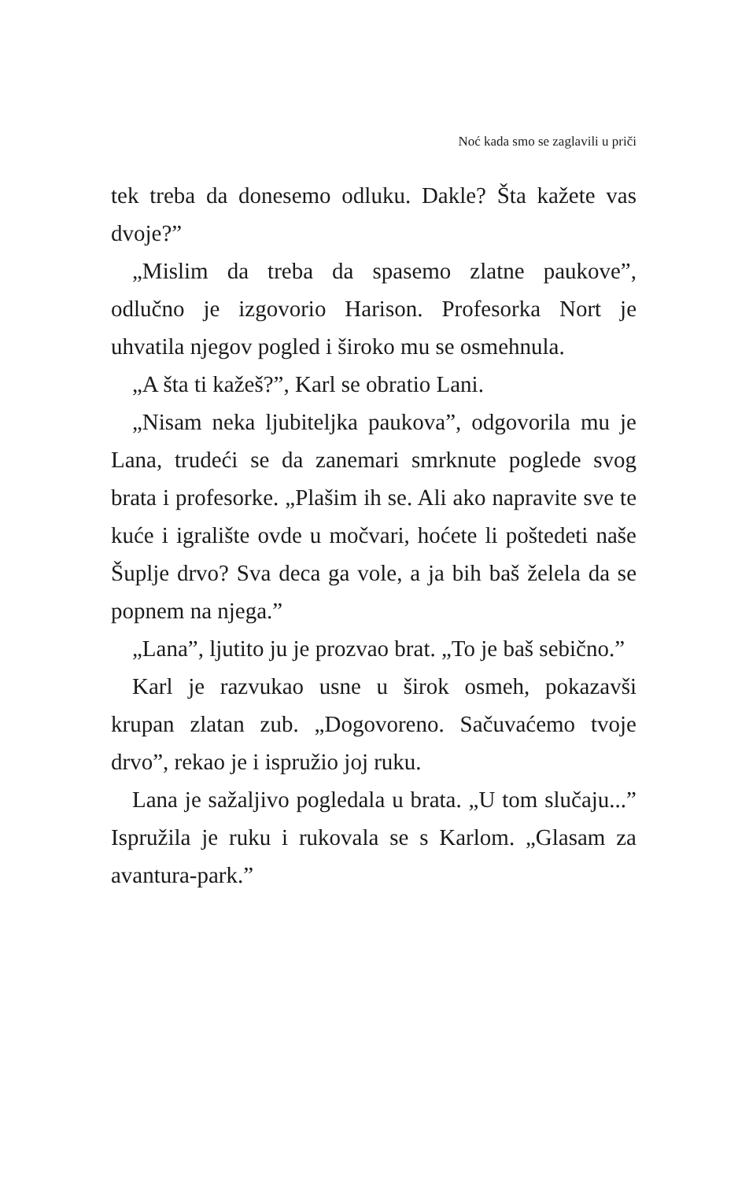Noć kada smo se zaglavili u priči
tek treba da donesemo odluku. Dakle? Šta kažete vas dvoje?”
„Mislim da treba da spasemo zlatne paukove”, odlučno je izgovorio Harison. Profesorka Nort je uhvatila njegov pogled i široko mu se osmehnula.
„A šta ti kažeš?”, Karl se obratio Lani.
„Nisam neka ljubiteljka paukova”, odgovorila mu je Lana, trudeći se da zanemari smrknute poglede svog brata i profesorke. „Plašim ih se. Ali ako napravite sve te kuće i igralište ovde u močvari, hoćete li poštedeti naše Šuplje drvo? Sva deca ga vole, a ja bih baš želela da se popnem na njega.”
„Lana”, ljutito ju je prozvao brat. „To je baš sebično.”
Karl je razvukao usne u širok osmeh, pokazavši krupan zlatan zub. „Dogovoreno. Sačuvaćemo tvoje drvo”, rekao je i ispružio joj ruku.
Lana je sažaljivo pogledala u brata. „U tom slučaju...” Ispružila je ruku i rukovala se s Karlom. „Glasam za avantura-park.”